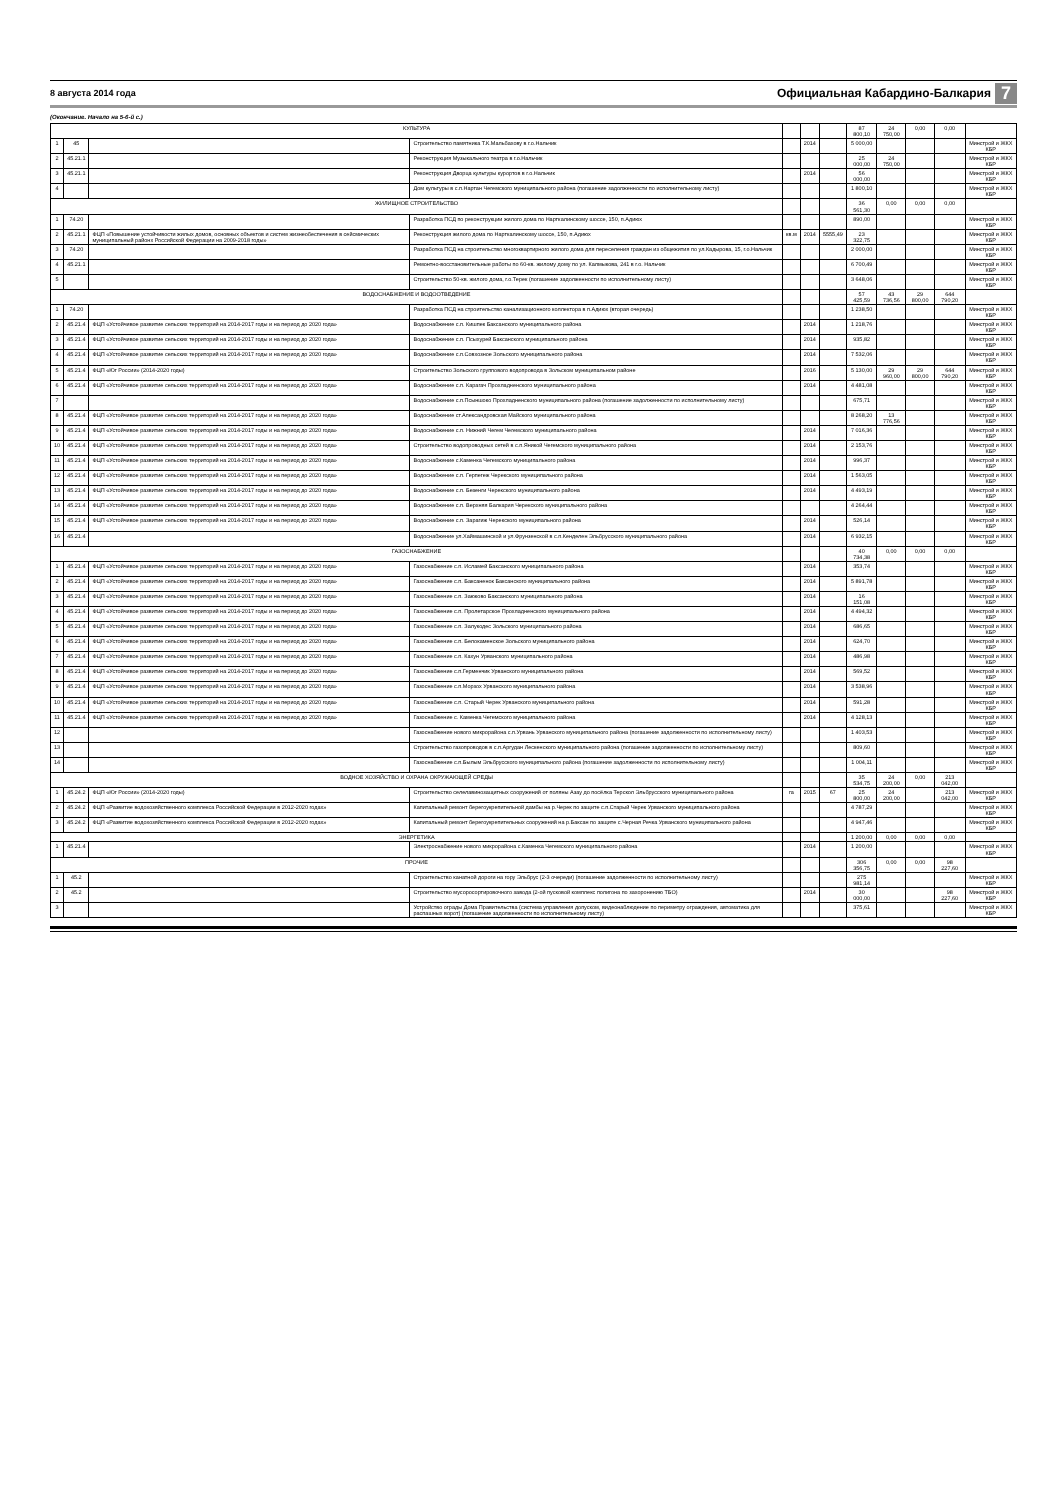8 августа 2014 года Официальная Кабардино-Балкария 7
(Окончание. Начало на 5-6-й с.)
| КУЛЬТУРА | | | | | | | 87 800,10 | 24 750,00 | 0,00 | 0,00 | |
| 1 | 45 | | Строительство памятника Т.К.Мальбахову в г.о.Нальчик | | 2014 | | 5 000,00 | | | | Минстрой и ЖКХ КБР |
| 2 | 45.21.1 | | Реконструкция Музыкального театра в г.о.Нальчик | | | | 25 000,00 | 24 750,00 | | | Минстрой и ЖКХ КБР |
| 3 | 45.21.1 | | Реконструкция Дворца культуры курортов в г.о.Нальчик | | 2014 | | 56 000,00 | | | | Минстрой и ЖКХ КБР |
| 4 | | | Дом культуры в с.п.Нартан Чегемского муниципального района (погашение задолженности по исполнительному листу) | | | | 1 800,10 | | | | Минстрой и ЖКХ КБР |
| ЖИЛИЩНОЕ СТРОИТЕЛЬСТВО | | | | | | | 36 561,30 | 0,00 | 0,00 | 0,00 | |
| 1 | 74.20 | | Разработка ПСД по реконструкции жилого дома по Нарткалинскому шоссе, 150, п.Адиюх | | | | 890,00 | | | | Минстрой и ЖКХ КБР |
| 2 | 45.21.1 | ФЦП «Повышение устойчивости жилых домов, основных объектов и систем жизнеобеспечения в сейсмических муниципальный районх Российской Федерации на 2009-2018 годы» | Реконструкция жилого дома по Нарткалинскому шоссе, 150, п.Адиюх | кв.м | 2014 | 5555,49 | 23 322,75 | | | | Минстрой и ЖКХ КБР |
| 3 | 74.20 | | Разработка ПСД на строительство многоквартирного жилого дома для переселения граждан из общежития по ул.Кадырова, 15, г.о.Нальчик | | | | 2 000,00 | | | | Минстрой и ЖКХ КБР |
| 4 | 45.21.1 | | Ремонтно-восстановительные работы по 60-кв. жилому дому по ул. Калмыкова, 241 в г.о. Нальчик | | | | 6 700,49 | | | | Минстрой и ЖКХ КБР |
| 5 | | | Строительство 50-кв. жилого дома, г.о.Терек (погашение задолженности по исполнительному листу) | | | | 3 648,06 | | | | Минстрой и ЖКХ КБР |
| ВОДОСНАБЖЕНИЕ И ВОДООТВЕДЕНИЕ | | | | | | | 57 425,59 | 43 736,56 | 29 800,00 | 644 790,20 | |
| 1 | 74.20 | | Разработка ПСД на строительство канализационного коллектора в п.Адиюх (вторая очередь) | | | | 1 238,50 | | | | Минстрой и ЖКХ КБР |
| 2 | 45.21.4 | ФЦП «Устойчивое развитие сельских территорий на 2014-2017 годы и на период до 2020 года» | Водоснабжение с.п. Кишпек Баксанского муниципального района | | 2014 | | 1 218,76 | | | | Минстрой и ЖКХ КБР |
| 3 | 45.21.4 | ФЦП «Устойчивое развитие сельских территорий на 2014-2017 годы и на период до 2020 года» | Водоснабжение с.п. Псыхурей Баксанского муниципального района | | 2014 | | 935,82 | | | | Минстрой и ЖКХ КБР |
| 4 | 45.21.4 | ФЦП «Устойчивое развитие сельских территорий на 2014-2017 годы и на период до 2020 года» | Водоснабжение с.п.Совхозное Зольского муниципального района | | 2014 | | 7 532,06 | | | | Минстрой и ЖКХ КБР |
| 5 | 45.21.4 | ФЦП «Юг России» (2014-2020 годы) | Строительство Зольского группового водопровода в Зольском муниципальном районе | | 2016 | | 5 130,00 | 29 960,00 | 29 800,00 | 644 790,20 | Минстрой и ЖКХ КБР |
| 6 | 45.21.4 | ФЦП «Устойчивое развитие сельских территорий на 2014-2017 годы и на период до 2020 года» | Водоснабжение с.п. Карагач Прохладненского муниципального района | | 2014 | | 4 481,08 | | | | Минстрой и ЖКХ КБР |
| 7 | | | Водоснабжение с.п.Псыншоко Прохладненского муниципального района (погашение задолженности по исполнительному листу) | | | | 675,71 | | | | Минстрой и ЖКХ КБР |
| 8 | 45.21.4 | ФЦП «Устойчивое развитие сельских территорий на 2014-2017 годы и на период до 2020 года» | Водоснабжение ст.Александровская Майского муниципального района | | | | 8 268,20 | 13 776,56 | | | Минстрой и ЖКХ КБР |
| 9 | 45.21.4 | ФЦП «Устойчивое развитие сельских территорий на 2014-2017 годы и на период до 2020 года» | Водоснабжение с.п. Нижний Чегем Чегемского муниципального района | | 2014 | | 7 016,36 | | | | Минстрой и ЖКХ КБР |
| 10 | 45.21.4 | ФЦП «Устойчивое развитие сельских территорий на 2014-2017 годы и на период до 2020 года» | Строительство водопроводных сетей в с.п.Яникой Чегемского муниципального района | | 2014 | | 2 153,76 | | | | Минстрой и ЖКХ КБР |
| 11 | 45.21.4 | ФЦП «Устойчивое развитие сельских территорий на 2014-2017 годы и на период до 2020 года» | Водоснабжение с.Каменка Чегемского муниципального района | | 2014 | | 996,37 | | | | Минстрой и ЖКХ КБР |
| 12 | 45.21.4 | ФЦП «Устойчивое развитие сельских территорий на 2014-2017 годы и на период до 2020 года» | Водоснабжение с.п. Герпегеж Черекского муниципального района | | 2014 | | 1 563,05 | | | | Минстрой и ЖКХ КБР |
| 13 | 45.21.4 | ФЦП «Устойчивое развитие сельских территорий на 2014-2017 годы и на период до 2020 года» | Водоснабжение с.п. Безенги Черекского муниципального района | | 2014 | | 4 493,19 | | | | Минстрой и ЖКХ КБР |
| 14 | 45.21.4 | ФЦП «Устойчивое развитие сельских территорий на 2014-2017 годы и на период до 2020 года» | Водоснабжение с.п. Верхняя Балкария Черекского муниципального района | | | | 4 264,44 | | | | Минстрой и ЖКХ КБР |
| 15 | 45.21.4 | ФЦП «Устойчивое развитие сельских территорий на 2014-2017 годы и на период до 2020 года» | Водоснабжение с.п. Зарагиж Черекского муниципального района | | 2014 | | 526,14 | | | | Минстрой и ЖКХ КБР |
| 16 | 45.21.4 | | Водоснабжение ул.Хаймашинской и ул.Фрунзенской в с.п.Кенделен Эльбрусского муниципального района | | 2014 | | 6 932,15 | | | | Минстрой и ЖКХ КБР |
| ГАЗОСНАБЖЕНИЕ | | | | | | | 40 734,38 | 0,00 | 0,00 | 0,00 | |
| 1 | 45.21.4 | ФЦП «Устойчивое развитие сельских территорий на 2014-2017 годы и на период до 2020 года» | Газоснабжение с.п. Исламей Баксанского муниципального района | | 2014 | | 353,74 | | | | Минстрой и ЖКХ КБР |
| 2 | 45.21.4 | ФЦП «Устойчивое развитие сельских территорий на 2014-2017 годы и на период до 2020 года» | Газоснабжение с.п. Баксаненок Баксанского муниципального района | | 2014 | | 5 891,78 | | | | Минстрой и ЖКХ КБР |
| 3 | 45.21.4 | ФЦП «Устойчивое развитие сельских территорий на 2014-2017 годы и на период до 2020 года» | Газоснабжение с.п. Заюково Баксанского муниципального района | | 2014 | | 16 151,08 | | | | Минстрой и ЖКХ КБР |
| 4 | 45.21.4 | ФЦП «Устойчивое развитие сельских территорий на 2014-2017 годы и на период до 2020 года» | Газоснабжение с.п. Пролетарское Прохладненского муниципального района | | 2014 | | 4 494,32 | | | | Минстрой и ЖКХ КБР |
| 5 | 45.21.4 | ФЦП «Устойчивое развитие сельских территорий на 2014-2017 годы и на период до 2020 года» | Газоснабжение с.п. Залукодес Зольского муниципального района | | 2014 | | 686,65 | | | | Минстрой и ЖКХ КБР |
| 6 | 45.21.4 | ФЦП «Устойчивое развитие сельских территорий на 2014-2017 годы и на период до 2020 года» | Газоснабжение с.п. Белокаменское Зольского муниципального района | | 2014 | | 624,70 | | | | Минстрой и ЖКХ КБР |
| 7 | 45.21.4 | ФЦП «Устойчивое развитие сельских территорий на 2014-2017 годы и на период до 2020 года» | Газоснабжение с.п. Кахун Урванского муниципального района | | 2014 | | 486,98 | | | | Минстрой и ЖКХ КБР |
| 8 | 45.21.4 | ФЦП «Устойчивое развитие сельских территорий на 2014-2017 годы и на период до 2020 года» | Газоснабжение с.п.Герменчик Урванского муниципального района | | 2014 | | 569,52 | | | | Минстрой и ЖКХ КБР |
| 9 | 45.21.4 | ФЦП «Устойчивое развитие сельских территорий на 2014-2017 годы и на период до 2020 года» | Газоснабжение с.п.Морзох Урванского муниципального района | | 2014 | | 3 538,96 | | | | Минстрой и ЖКХ КБР |
| 10 | 45.21.4 | ФЦП «Устойчивое развитие сельских территорий на 2014-2017 годы и на период до 2020 года» | Газоснабжение с.п. Старый Черек Урванского муниципального района | | 2014 | | 591,28 | | | | Минстрой и ЖКХ КБР |
| 11 | 45.21.4 | ФЦП «Устойчивое развитие сельских территорий на 2014-2017 годы и на период до 2020 года» | Газоснабжение с. Каменка Чегемского муниципального района | | 2014 | | 4 128,13 | | | | Минстрой и ЖКХ КБР |
| 12 | | | Газоснабжение нового микрорайона с.п.Урвань Урванского муниципального района (погашение задолженности по исполнительному листу) | | | | 1 403,53 | | | | Минстрой и ЖКХ КБР |
| 13 | | | Строительство газопроводов в с.п.Аргудан Лескенского муниципального района (погашение задолженности по исполнительному листу) | | | | 809,60 | | | | Минстрой и ЖКХ КБР |
| 14 | | | Газоснабжение с.п.Былым Эльбрусского муниципального района (погашение задолженности по исполнительному листу) | | | | 1 004,11 | | | | Минстрой и ЖКХ КБР |
| ВОДНОЕ ХОЗЯЙСТВО И ОХРАНА ОКРУЖАЮЩЕЙ СРЕДЫ | | | | | | | 35 534,75 | 24 200,00 | 0,00 | 213 042,00 | |
| 1 | 45.24.2 | ФЦП «Юг России» (2014-2020 годы) | Строительство селелавинозащитных сооружений от поляны Азау до посёлка Терскол Эльбрусского муниципального района | га | 2015 | 67 | 25 800,00 | 24 200,00 | | 213 042,00 | Минстрой и ЖКХ КБР |
| 2 | 45.24.2 | ФЦП «Развитие водохозяйственного комплекса Российской Федерации в 2012-2020 годах» | Капитальный ремонт берегоукрепительной дамбы на р.Черек по защите с.п.Старый Черек Урванского муниципального района | | | | 4 787,29 | | | | Минстрой и ЖКХ КБР |
| 3 | 45.24.2 | ФЦП «Развитие водохозяйственного комплекса Российской Федерации в 2012-2020 годах» | Капитальный ремонт берегоукрепительных сооружений на р.Баксан по защите с.Черная Речка Урванского муниципального района | | | | 4 947,46 | | | | Минстрой и ЖКХ КБР |
| ЭНЕРГЕТИКА | | | | | | | 1 200,00 | 0,00 | 0,00 | 0,00 | |
| 1 | 45.21.4 | | Электроснабжение нового микрорайона с.Каменка Чегемского муниципального района | | 2014 | | 1 200,00 | | | | Минстрой и ЖКХ КБР |
| ПРОЧИЕ | | | | | | | 306 356,75 | 0,00 | 0,00 | 98 227,60 | |
| 1 | 45.2 | | Строительство канатной дороги на гору Эльбрус (2-3 очереди) (погашение задолженности по исполнительному листу) | | | | 275 981,14 | | | | Минстрой и ЖКХ КБР |
| 2 | 45.2 | | Строительство мусоросортировочного завода (2-ой пусковой комплекс полигона по захоронению ТБО) | | 2014 | | 30 000,00 | | | 98 227,60 | Минстрой и ЖКХ КБР |
| 3 | | | Устройство ограды Дома Правительства (система управления допуском, видеонаблюдение по периметру ограждения, автоматика для распашных ворот) (погашение задолженности по исполнительному листу) | | | | 375,61 | | | | Минстрой и ЖКХ КБР |